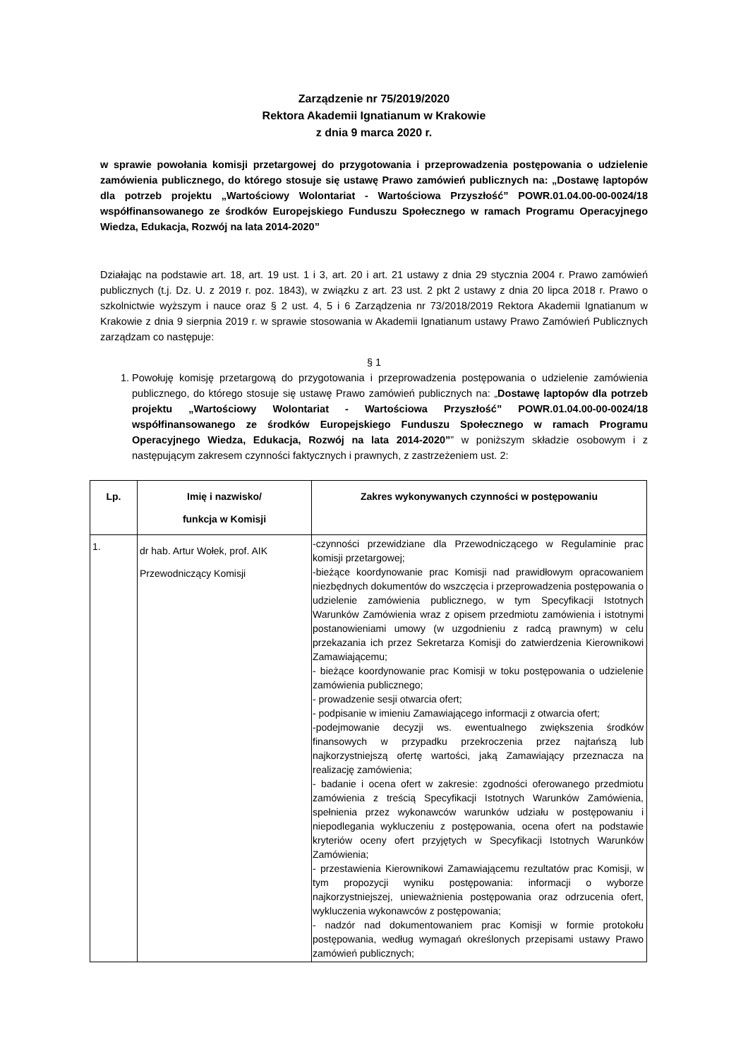Zarządzenie nr 75/2019/2020
Rektora Akademii Ignatianum w Krakowie
z dnia 9 marca 2020 r.
w sprawie powołania komisji przetargowej do przygotowania i przeprowadzenia postępowania o udzielenie zamówienia publicznego, do którego stosuje się ustawę Prawo zamówień publicznych na: „Dostawę laptopów dla potrzeb projektu „Wartościowy Wolontariat - Wartościowa Przyszłość” POWR.01.04.00-00-0024/18 współfinansowanego ze środków Europejskiego Funduszu Społecznego w ramach Programu Operacyjnego Wiedza, Edukacja, Rozwój na lata 2014-2020”
Działając na podstawie art. 18, art. 19 ust. 1 i 3, art. 20 i art. 21 ustawy z dnia 29 stycznia 2004 r. Prawo zamówień publicznych (t.j. Dz. U. z 2019 r. poz. 1843), w związku z art. 23 ust. 2 pkt 2 ustawy z dnia 20 lipca 2018 r. Prawo o szkolnictwie wyższym i nauce oraz § 2 ust. 4, 5 i 6 Zarządzenia nr 73/2018/2019 Rektora Akademii Ignatianum w Krakowie z dnia 9 sierpnia 2019 r. w sprawie stosowania w Akademii Ignatianum ustawy Prawo Zamówień Publicznych zarządzam co następuje:
§ 1
1. Powołuję komisję przetargową do przygotowania i przeprowadzenia postępowania o udzielenie zamówienia publicznego, do którego stosuje się ustawę Prawo zamówień publicznych na: „Dostawę laptopów dla potrzeb projektu „Wartościowy Wolontariat - Wartościowa Przyszłość” POWR.01.04.00-00-0024/18 współfinansowanego ze środków Europejskiego Funduszu Społecznego w ramach Programu Operacyjnego Wiedza, Edukacja, Rozwój na lata 2014-2020”” w poniższym składzie osobowym i z następującym zakresem czynności faktycznych i prawnych, z zastrzeżeniem ust. 2:
| Lp. | Imię i nazwisko/ funkcja w Komisji | Zakres wykonywanych czynności w postępowaniu |
| --- | --- | --- |
| 1. | dr hab. Artur Wołek, prof. AIK Przewodniczący Komisji | -czynności przewidziane dla Przewodniczącego w Regulaminie prac komisji przetargowej; -bieżące koordynowanie prac Komisji nad prawidłowym opracowaniem niezbędnych dokumentów do wszczęcia i przeprowadzenia postępowania o udzielenie zamówienia publicznego, w tym Specyfikacji Istotnych Warunków Zamówienia wraz z opisem przedmiotu zamówienia i istotnymi postanowieniami umowy (w uzgodnieniu z radcą prawnym) w celu przekazania ich przez Sekretarza Komisji do zatwierdzenia Kierownikowi Zamawiającemu; - bieżące koordynowanie prac Komisji w toku postępowania o udzielenie zamówienia publicznego; - prowadzenie sesji otwarcia ofert; - podpisanie w imieniu Zamawiającego informacji z otwarcia ofert; -podejmowanie decyzji ws. ewentualnego zwiększenia środków finansowych w przypadku przekroczenia przez najtańszą lub najkorzystniejszą ofertę wartości, jaką Zamawiający przeznacza na realizację zamówienia; - badanie i ocena ofert w zakresie: zgodności oferowanego przedmiotu zamówienia z treścią Specyfikacji Istotnych Warunków Zamówienia, spełnienia przez wykonawców warunków udziału w postępowaniu i niepodlegania wykluczeniu z postępowania, ocena ofert na podstawie kryteriów oceny ofert przyjętych w Specyfikacji Istotnych Warunków Zamówienia; - przestawienia Kierownikowi Zamawiającemu rezultatów prac Komisji, w tym propozycji wyniku postępowania: informacji o wyborze najkorzystniejszej, unieważnienia postępowania oraz odrzucenia ofert, wykluczenia wykonawców z postępowania; - nadzór nad dokumentowaniem prac Komisji w formie protokołu postępowania, według wymagań określonych przepisami ustawy Prawo zamówień publicznych; |